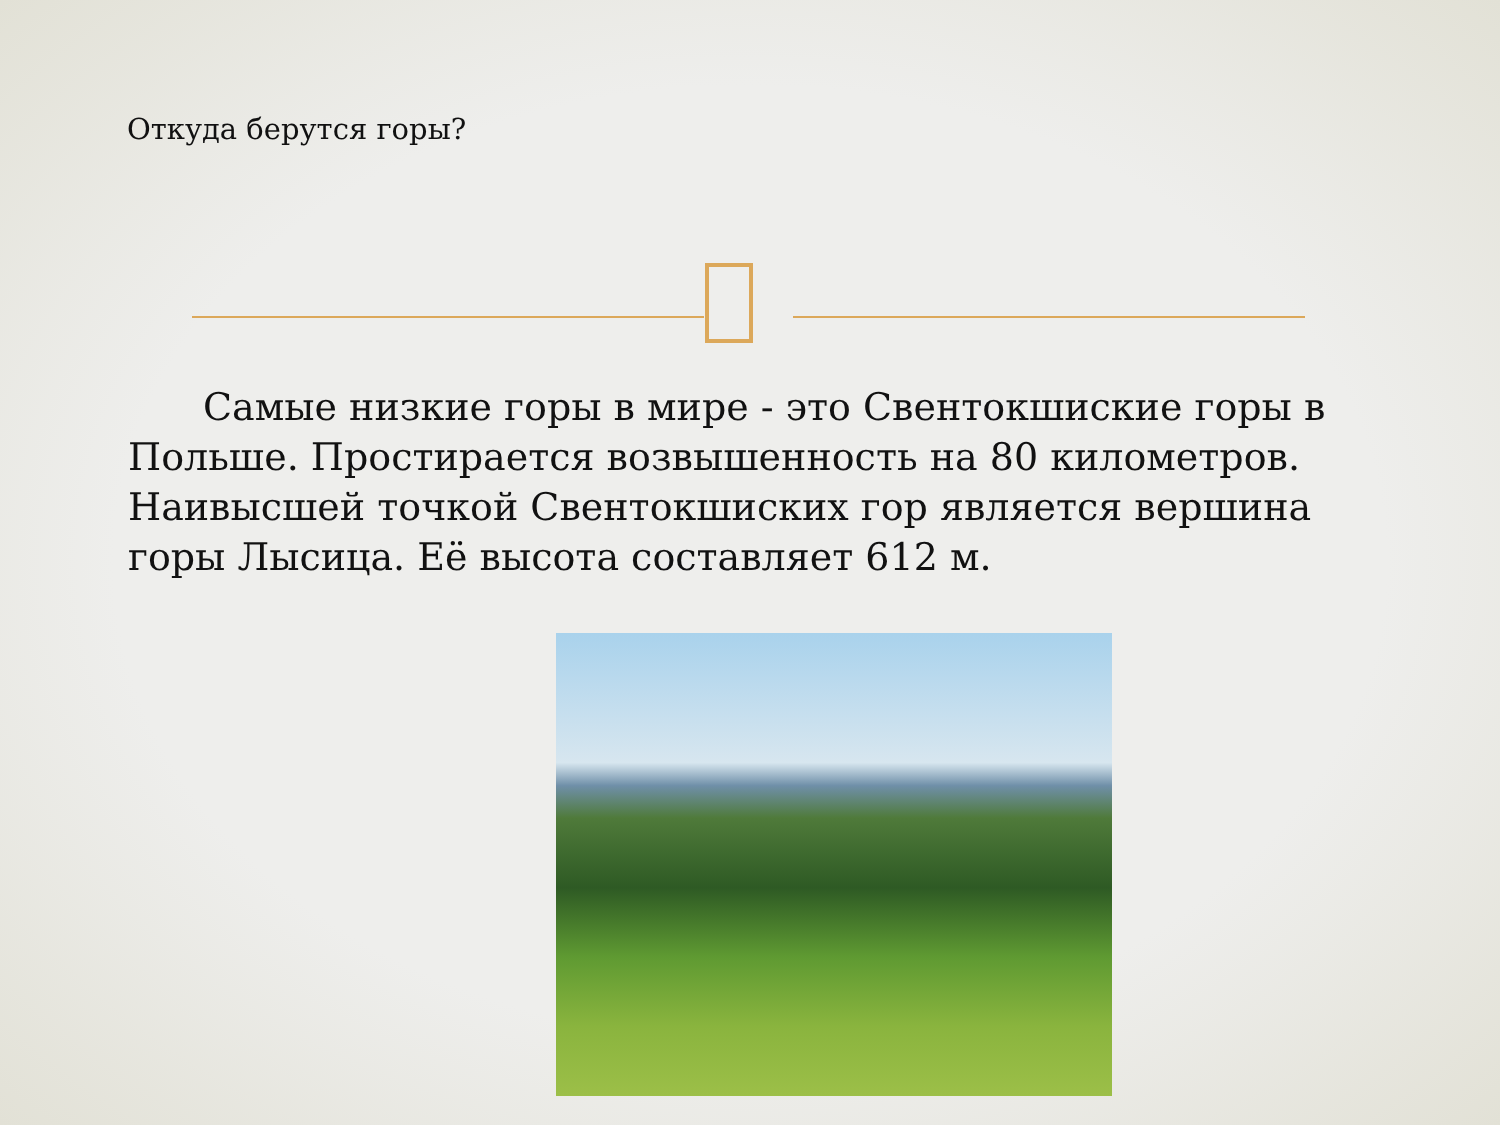Откуда берутся горы?
Самые низкие горы в мире - это Свентокшиские горы в Польше. Простирается возвышенность на 80 километров. Наивысшей точкой Свентокшиских гор является вершина горы Лысица. Её высота составляет 612 м.